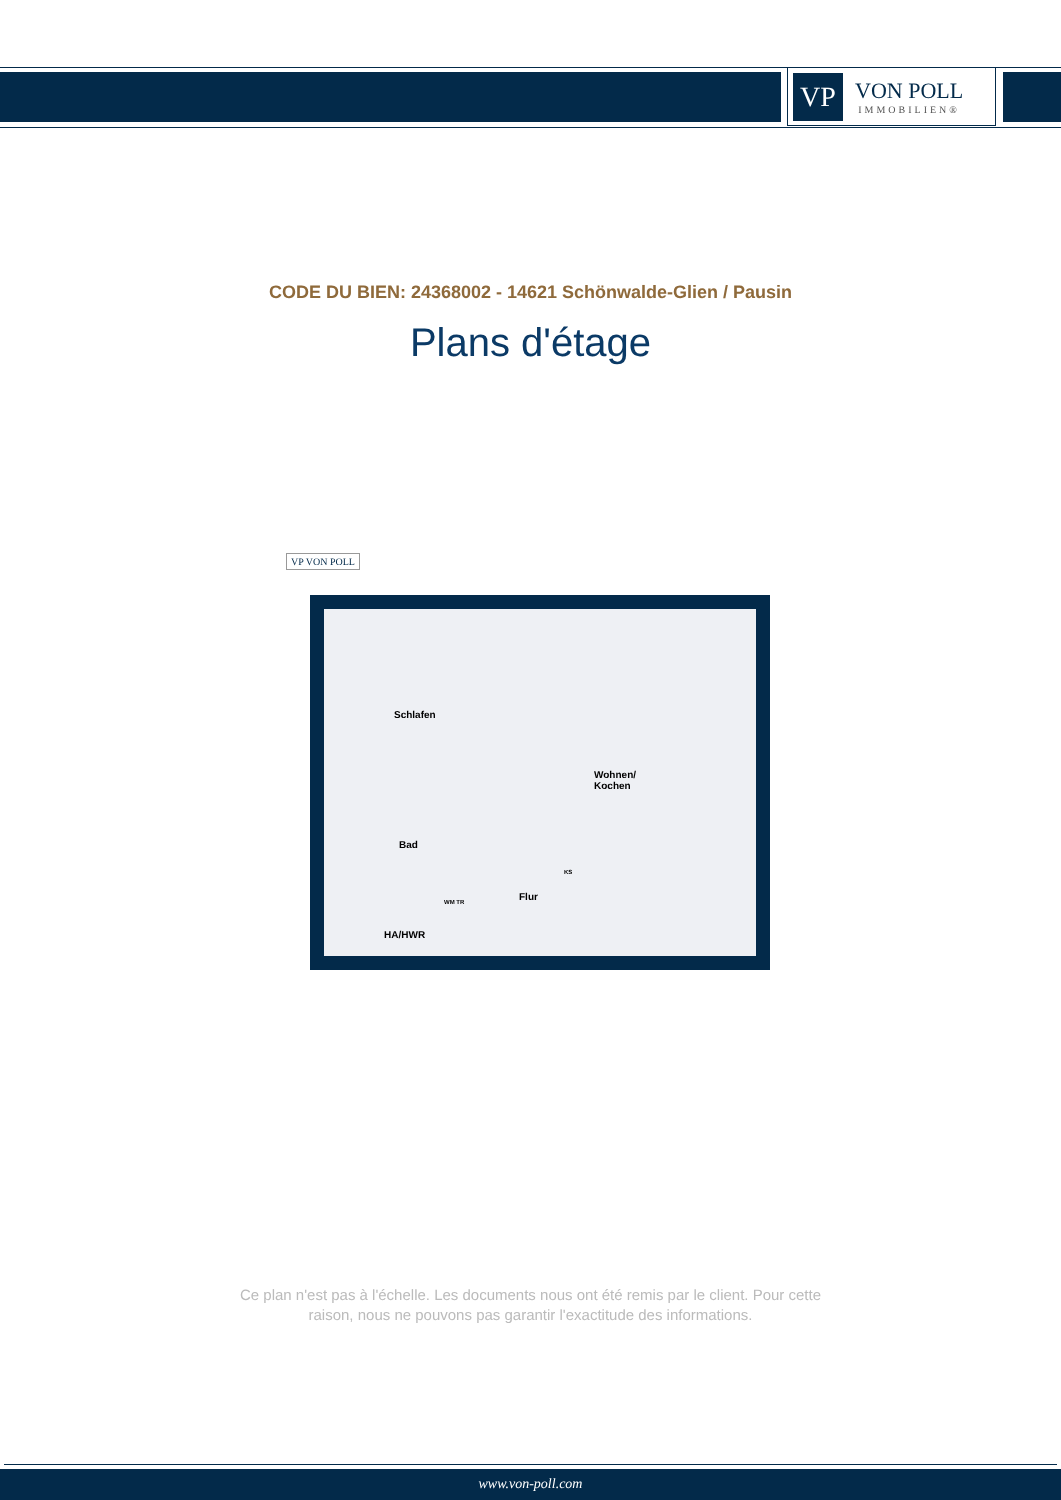VP
VON POLL
IMMOBILIEN®
CODE DU BIEN: 24368002 - 14621 Schönwalde-Glien / Pausin
Plans d'étage
VP VON POLL
Schlafen
Wohnen/
Kochen
Bad
Flur
HA/HWR
WM TR
KS
Ce plan n'est pas à l'échelle. Les documents nous ont été remis par le client. Pour cette
raison, nous ne pouvons pas garantir l'exactitude des informations.
www.von-poll.com